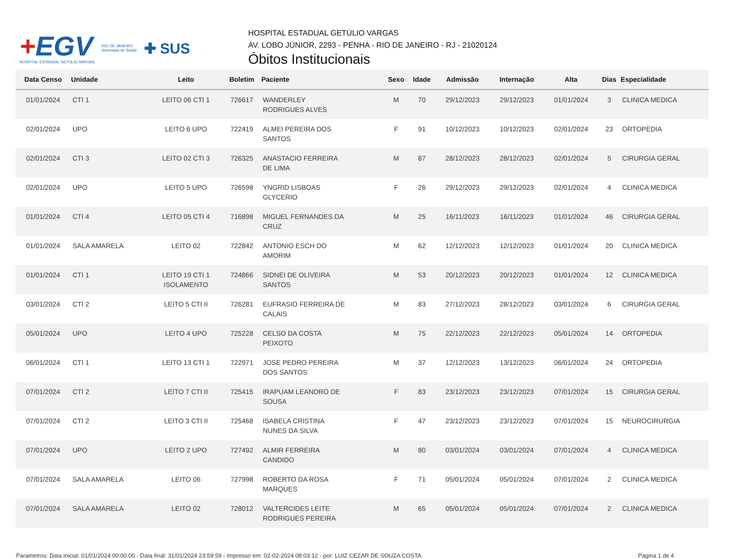+EGV
HOSPITAL ESTADUAL GETÚLIO VARGAS
RIO DE JANEIRO
Secretaria de Saúde
✚ SUS
HOSPITAL ESTADUAL GETÚLIO VARGAS
AV. LOBO JÚNIOR, 2293 - PENHA - RIO DE JANEIRO - RJ - 21020124
Óbitos Institucionais
| Data Censo | Unidade | Leito | Boletim | Paciente | Sexo | Idade | Admissão | Internação | Alta | Dias | Especialidade |
| --- | --- | --- | --- | --- | --- | --- | --- | --- | --- | --- | --- |
| 01/01/2024 | CTI 1 | LEITO 06 CTI 1 | 726617 | WANDERLEY RODRIGUES ALVES | M | 70 | 29/12/2023 | 29/12/2023 | 01/01/2024 | 3 | CLINICA MEDICA |
| 02/01/2024 | UPO | LEITO 6 UPO | 722419 | ALMEI PEREIRA DOS SANTOS | F | 91 | 10/12/2023 | 10/12/2023 | 02/01/2024 | 23 | ORTOPEDIA |
| 02/01/2024 | CTI 3 | LEITO 02 CTI 3 | 726325 | ANASTACIO FERREIRA DE LIMA | M | 87 | 28/12/2023 | 28/12/2023 | 02/01/2024 | 5 | CIRURGIA GERAL |
| 02/01/2024 | UPO | LEITO 5 UPO | 726598 | YNGRID LISBOAS GLYCERIO | F | 26 | 29/12/2023 | 29/12/2023 | 02/01/2024 | 4 | CLINICA MEDICA |
| 01/01/2024 | CTI 4 | LEITO 05 CTI 4 | 716898 | MIGUEL FERNANDES DA CRUZ | M | 25 | 16/11/2023 | 16/11/2023 | 01/01/2024 | 46 | CIRURGIA GERAL |
| 01/01/2024 | SALA AMARELA | LEITO 02 | 722842 | ANTONIO ESCH DO AMORIM | M | 62 | 12/12/2023 | 12/12/2023 | 01/01/2024 | 20 | CLINICA MEDICA |
| 01/01/2024 | CTI 1 | LEITO 19 CTI 1 ISOLAMENTO | 724866 | SIDNEI DE OLIVEIRA SANTOS | M | 53 | 20/12/2023 | 20/12/2023 | 01/01/2024 | 12 | CLINICA MEDICA |
| 03/01/2024 | CTI 2 | LEITO 5 CTI II | 726281 | EUFRASIO FERREIRA DE CALAIS | M | 83 | 27/12/2023 | 28/12/2023 | 03/01/2024 | 6 | CIRURGIA GERAL |
| 05/01/2024 | UPO | LEITO 4 UPO | 725228 | CELSO DA COSTA PEIXOTO | M | 75 | 22/12/2023 | 22/12/2023 | 05/01/2024 | 14 | ORTOPEDIA |
| 06/01/2024 | CTI 1 | LEITO 13 CTI 1 | 722971 | JOSE PEDRO PEREIRA DOS SANTOS | M | 37 | 12/12/2023 | 13/12/2023 | 06/01/2024 | 24 | ORTOPEDIA |
| 07/01/2024 | CTI 2 | LEITO 7 CTI II | 725415 | IRAPUAM LEANDRO DE SOUSA | F | 83 | 23/12/2023 | 23/12/2023 | 07/01/2024 | 15 | CIRURGIA GERAL |
| 07/01/2024 | CTI 2 | LEITO 3 CTI II | 725468 | ISABELA CRISTINA NUNES DA SILVA | F | 47 | 23/12/2023 | 23/12/2023 | 07/01/2024 | 15 | NEUROCIRURGIA |
| 07/01/2024 | UPO | LEITO 2 UPO | 727492 | ALMIR FERREIRA CANDIDO | M | 80 | 03/01/2024 | 03/01/2024 | 07/01/2024 | 4 | CLINICA MEDICA |
| 07/01/2024 | SALA AMARELA | LEITO 06 | 727998 | ROBERTO DA ROSA MARQUES | F | 71 | 05/01/2024 | 05/01/2024 | 07/01/2024 | 2 | CLINICA MEDICA |
| 07/01/2024 | SALA AMARELA | LEITO 02 | 728012 | VALTERCIDES LEITE RODRIGUES PEREIRA | M | 65 | 05/01/2024 | 05/01/2024 | 07/01/2024 | 2 | CLINICA MEDICA |
Parametros: Data inicial: 01/01/2024 00:00:00 - Data final: 31/01/2024 23:59:59 - Impresso em: 02-02-2024 08:03:12 - por: LUIZ CEZAR DE SOUZA COSTA Página 1 de 4